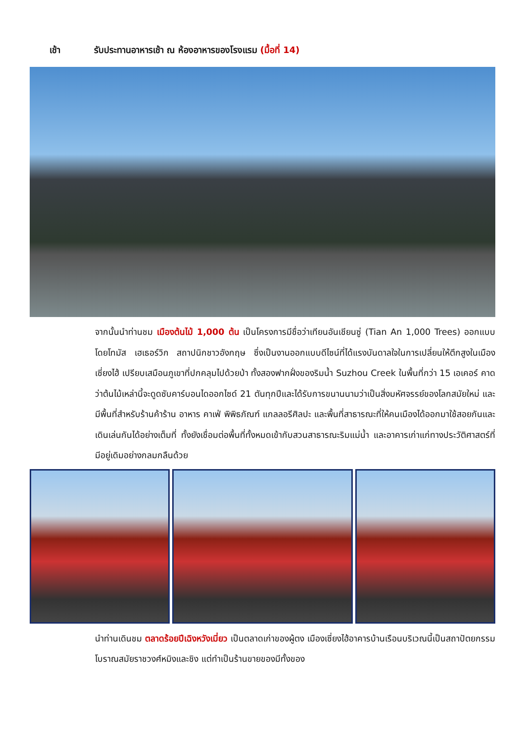เช้า รับประทานอาหารเช้า ณ ห้องอาหารของโรงแรม (มื้อที่ 14)
จากนั้นนำท่านชม เมืองต้นไม้ 1,000 ต้น เป็นโครงการมีชื่อว่าเทียนอันเชียนซู่ (Tian An 1,000 Trees) ออกแบบโดยโทมัส เฮเธอร์วิก สถาปนิกชาวอังกฤษ ซึ่งเป็นงานออกแบบดีไซน์ที่ได้แรงบันดาลใจในการเปลี่ยนให้ตึกสูงในเมืองเซี่ยงไฮ้ เปรียบเสมือนภูเขาที่ปกคลุมไปด้วยป่า ทั้งสองฟากฝั่งของริมน้ำ Suzhou Creek ในพื้นที่กว่า 15 เอเคอร์ คาดว่าต้นไม้เหล่านี้จะดูดซับคาร์บอนไดออกไซด์ 21 ตันทุกปีและได้รับการขนานนามว่าเป็นสิ่งมหัศจรรย์ของโลกสมัยใหม่ และมีพื้นที่สำหรับร้านค้าร้าน อาหาร คาเฟ่ พิพิธภัณฑ์ แกลลอรีศิลปะ และพื้นที่สาธารณะที่ให้คนเมืองได้ออกมาใช้สอยกันและเดินเล่นกันได้อย่างเต็มที่ ทั้งยังเชื่อมต่อพื้นที่ทั้งหมดเข้ากับสวนสาธารณะริมแม่น้ำ และอาคารเก่าแก่ทางประวัติศาสตร์ที่มีอยู่เดิมอย่างกลมกลืนด้วย
นำท่านเดินชม ตลาดร้อยปีเฉิงหวังเมี่ยว เป็นตลาดเก่าของผู้ตง เมืองเซี่ยงไฮ้อาคารบ้านเรือนบริเวณนี้เป็นสถาปัตยกรรมโบราณสมัยราชวงศ์หมิงและชิง แต่ทำเป็นร้านขายของมีทั้งของ